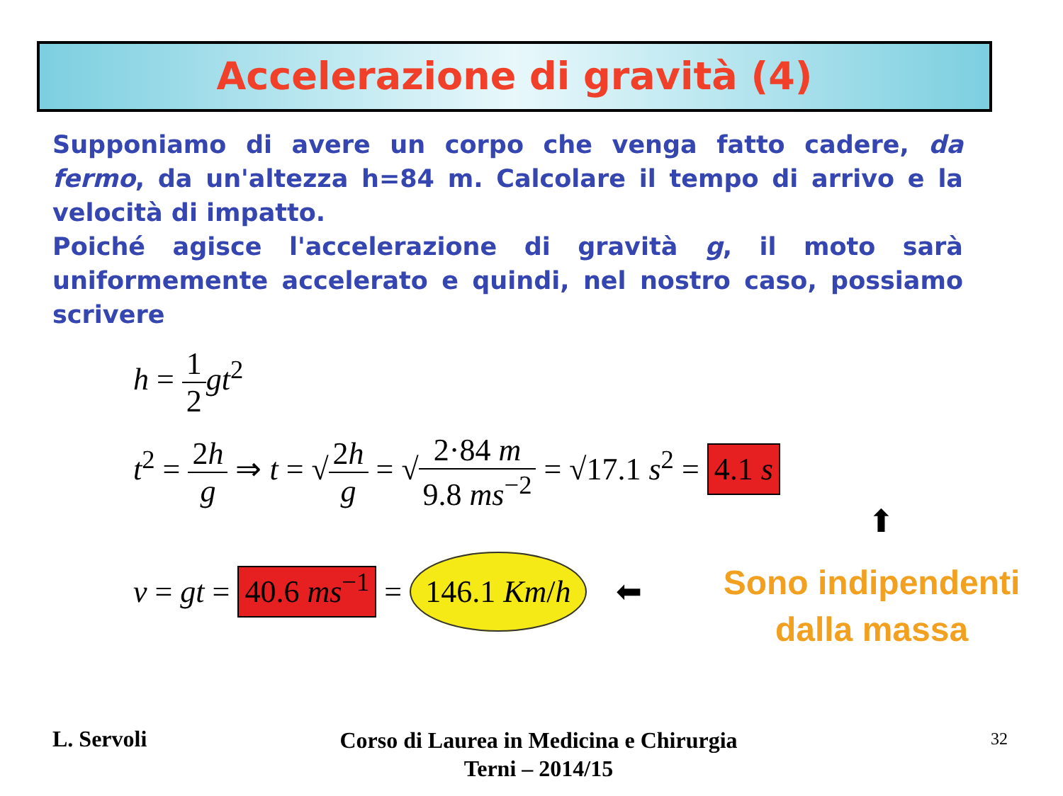Accelerazione di gravità (4)
Supponiamo di avere un corpo che venga fatto cadere, da fermo, da un'altezza h=84 m. Calcolare il tempo di arrivo e la velocità di impatto.
Poiché agisce l'accelerazione di gravità g, il moto sarà uniformemente accelerato e quindi, nel nostro caso, possiamo scrivere
h = 1 2 gt<sup>2</sup>
t<sup>2</sup> = 2h g ⇒ t = √2h g = √2·84 m 9.8 ms<sup>−2</sup> = √17.1 s<sup>2</sup> = 4.1 s
⬆
v = gt = 40.6 ms<sup>−1</sup> = 146.1 Km/h ⬅
Sono indipendenti
dalla massa
L. Servoli
Corso di Laurea in Medicina e Chirurgia
Terni – 2014/15
32